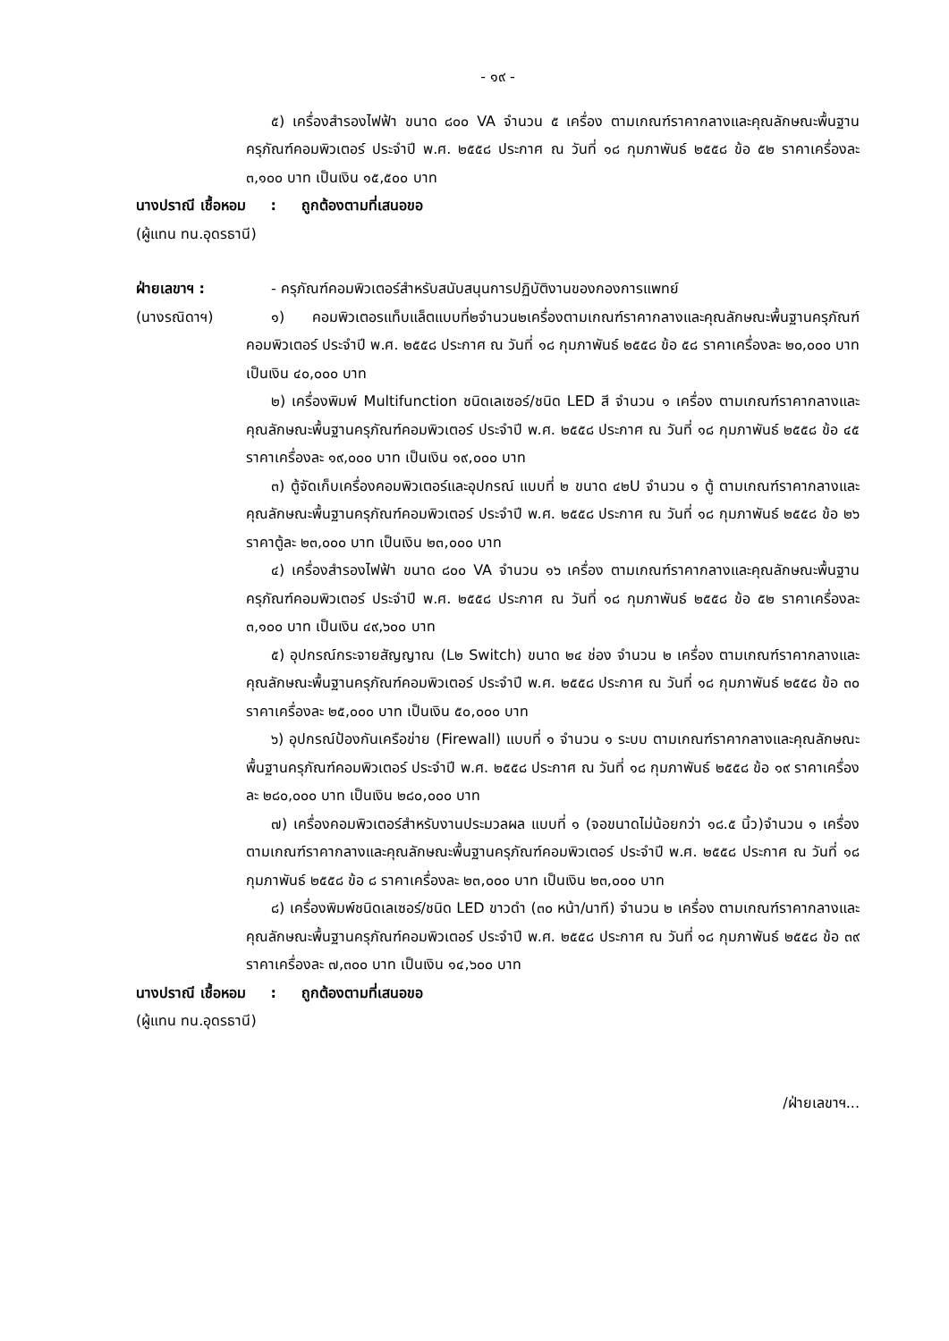- ๑๙ -
๕) เครื่องสำรองไฟฟ้า ขนาด ๘๐๐ VA จำนวน ๕ เครื่อง ตามเกณฑ์ราคากลางและคุณลักษณะพื้นฐานครุภัณฑ์คอมพิวเตอร์ ประจำปี พ.ศ. ๒๕๕๘ ประกาศ ณ วันที่ ๑๘ กุมภาพันธ์ ๒๕๕๘ ข้อ ๕๒ ราคาเครื่องละ ๓,๑๐๐ บาท เป็นเงิน ๑๕,๕๐๐ บาท
นางปราณี เชื้อหอม : ถูกต้องตามที่เสนอขอ
(ผู้แทน ทน.อุดรธานี)
ฝ่ายเลขาฯ : - ครุภัณฑ์คอมพิวเตอร์สำหรับสนับสนุนการปฏิบัติงานของกองการแพทย์
(นางรณิดาฯ) ๑) คอมพิวเตอรแท็บแล็ตแบบที่๒จำนวน๒เครื่องตามเกณฑ์ราคากลางและคุณลักษณะพื้นฐานครุภัณฑ์คอมพิวเตอร์ ประจำปี พ.ศ. ๒๕๕๘ ประกาศ ณ วันที่ ๑๘ กุมภาพันธ์ ๒๕๕๘ ข้อ ๕๘ ราคาเครื่องละ ๒๐,๐๐๐ บาท เป็นเงิน ๔๐,๐๐๐ บาท
๒) เครื่องพิมพ์ Multifunction ชนิดเลเซอร์/ชนิด LED สี จำนวน ๑ เครื่อง ตามเกณฑ์ราคากลางและคุณลักษณะพื้นฐานครุภัณฑ์คอมพิวเตอร์ ประจำปี พ.ศ. ๒๕๕๘ ประกาศ ณ วันที่ ๑๘ กุมภาพันธ์ ๒๕๕๘ ข้อ ๔๕ ราคาเครื่องละ ๑๙,๐๐๐ บาท เป็นเงิน ๑๙,๐๐๐ บาท
๓) ตู้จัดเก็บเครื่องคอมพิวเตอร์และอุปกรณ์ แบบที่ ๒ ขนาด ๔๒U จำนวน ๑ ตู้ ตามเกณฑ์ราคากลางและคุณลักษณะพื้นฐานครุภัณฑ์คอมพิวเตอร์ ประจำปี พ.ศ. ๒๕๕๘ ประกาศ ณ วันที่ ๑๘ กุมภาพันธ์ ๒๕๕๘ ข้อ ๒๖ ราคาตู้ละ ๒๓,๐๐๐ บาท เป็นเงิน ๒๓,๐๐๐ บาท
๔) เครื่องสำรองไฟฟ้า ขนาด ๘๐๐ VA จำนวน ๑๖ เครื่อง ตามเกณฑ์ราคากลางและคุณลักษณะพื้นฐานครุภัณฑ์คอมพิวเตอร์ ประจำปี พ.ศ. ๒๕๕๘ ประกาศ ณ วันที่ ๑๘ กุมภาพันธ์ ๒๕๕๘ ข้อ ๕๒ ราคาเครื่องละ ๓,๑๐๐ บาท เป็นเงิน ๔๙,๖๐๐ บาท
๕) อุปกรณ์กระจายสัญญาณ (L๒ Switch) ขนาด ๒๔ ช่อง จำนวน ๒ เครื่อง ตามเกณฑ์ราคากลางและคุณลักษณะพื้นฐานครุภัณฑ์คอมพิวเตอร์ ประจำปี พ.ศ. ๒๕๕๘ ประกาศ ณ วันที่ ๑๘ กุมภาพันธ์ ๒๕๕๘ ข้อ ๓๐ ราคาเครื่องละ ๒๕,๐๐๐ บาท เป็นเงิน ๕๐,๐๐๐ บาท
๖) อุปกรณ์ป้องกันเครือข่าย (Firewall) แบบที่ ๑ จำนวน ๑ ระบบ ตามเกณฑ์ราคากลางและคุณลักษณะพื้นฐานครุภัณฑ์คอมพิวเตอร์ ประจำปี พ.ศ. ๒๕๕๘ ประกาศ ณ วันที่ ๑๘ กุมภาพันธ์ ๒๕๕๘ ข้อ ๑๙ ราคาเครื่องละ ๒๘๐,๐๐๐ บาท เป็นเงิน ๒๘๐,๐๐๐ บาท
๗) เครื่องคอมพิวเตอร์สำหรับงานประมวลผล แบบที่ ๑ (จอขนาดไม่น้อยกว่า ๑๘.๕ นิ้ว)จำนวน ๑ เครื่อง ตามเกณฑ์ราคากลางและคุณลักษณะพื้นฐานครุภัณฑ์คอมพิวเตอร์ ประจำปี พ.ศ. ๒๕๕๘ ประกาศ ณ วันที่ ๑๘ กุมภาพันธ์ ๒๕๕๘ ข้อ ๘ ราคาเครื่องละ ๒๓,๐๐๐ บาท เป็นเงิน ๒๓,๐๐๐ บาท
๘) เครื่องพิมพ์ชนิดเลเซอร์/ชนิด LED ขาวดำ (๓๐ หน้า/นาที) จำนวน ๒ เครื่อง ตามเกณฑ์ราคากลางและคุณลักษณะพื้นฐานครุภัณฑ์คอมพิวเตอร์ ประจำปี พ.ศ. ๒๕๕๘ ประกาศ ณ วันที่ ๑๘ กุมภาพันธ์ ๒๕๕๘ ข้อ ๓๙ ราคาเครื่องละ ๗,๓๐๐ บาท เป็นเงิน ๑๔,๖๐๐ บาท
นางปราณี เชื้อหอม : ถูกต้องตามที่เสนอขอ
(ผู้แทน ทน.อุดรธานี)
/ฝ่ายเลขาฯ...